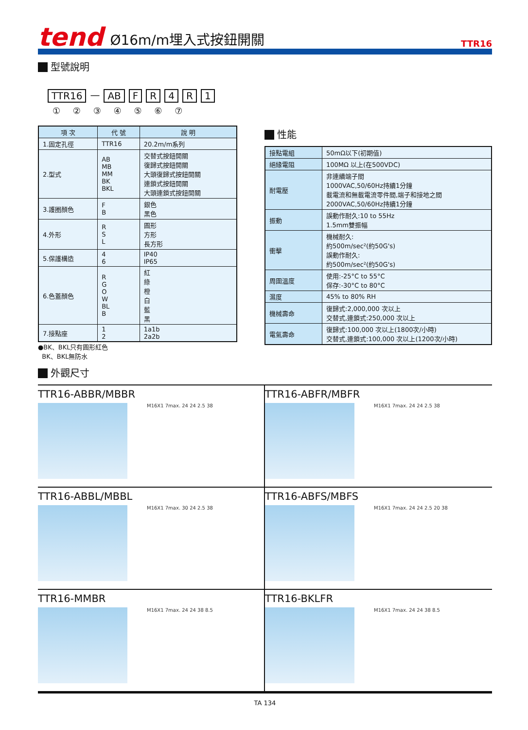tend
Ø16m/m埋入式按鈕開關
TTR16
型號說明
TTR16 — AB FR 4 R 1
① ② ③ ④ ⑤ ⑥ ⑦
| 項 次 | 代 號 | 說 明 |
| --- | --- | --- |
| 1.固定孔徑 | TTR16 | 20.2m/m系列 |
| 2.型式 | AB MB MM BK BKL | 交替式按鈕開關 復歸式按鈕開關 大頭復歸式按鈕開關 連鎖式按鈕開關 大頭連鎖式按鈕開關 |
| 3.護圈顏色 | F B | 銀色 黑色 |
| 4.外形 | R S L | 圓形 方形 長方形 |
| 5.保護構造 | 4 6 | IP40 IP65 |
| 6.色蓋顏色 | R G O W BL B | 紅 綠 橙 白 藍 黑 |
| 7.接點座 | 1 2 | 1a1b 2a2b |
●BK、BKL只有圓形紅色
BK、BKL無防水
性能
| 接點電組 | 50mΩ以下(初期值) |
| 絕緣電阻 | 100MΩ 以上(在500VDC) |
| 耐電壓 | 非連續端子間 1000VAC,50/60Hz持續1分鐘 載電流和無載電流零件間,端子和接地之間 2000VAC,50/60Hz持續1分鐘 |
| 振動 | 誤動作耐久:10 to 55Hz 1.5mm雙振幅 |
| 衝擊 | 機械耐久: 約500m/sec²(約50G's) 誤動作耐久: 約500m/sec²(約50G's) |
| 周圍溫度 | 使用:-25°C to 55°C 保存:-30°C to 80°C |
| 濕度 | 45% to 80% RH |
| 機械壽命 | 復歸式:2,000,000 次以上 交替式,連鎖式:250,000 次以上 |
| 電氣壽命 | 復歸式:100,000 次以上(1800次/小時) 交替式,連鎖式:100,000 次以上(1200次/小時) |
外觀尺寸
TTR16-ABBR/MBBR
M16X1 7max. 24 24 2.5 38
TTR16-ABFR/MBFR
M16X1 7max. 24 24 2.5 38
TTR16-ABBL/MBBL
M16X1 7max. 30 24 2.5 38
TTR16-ABFS/MBFS
M16X1 7max. 24 24 2.5 20 38
TTR16-MMBR
M16X1 7max. 24 24 38 8.5
TTR16-BKLFR
M16X1 7max. 24 24 38 8.5
TA 134